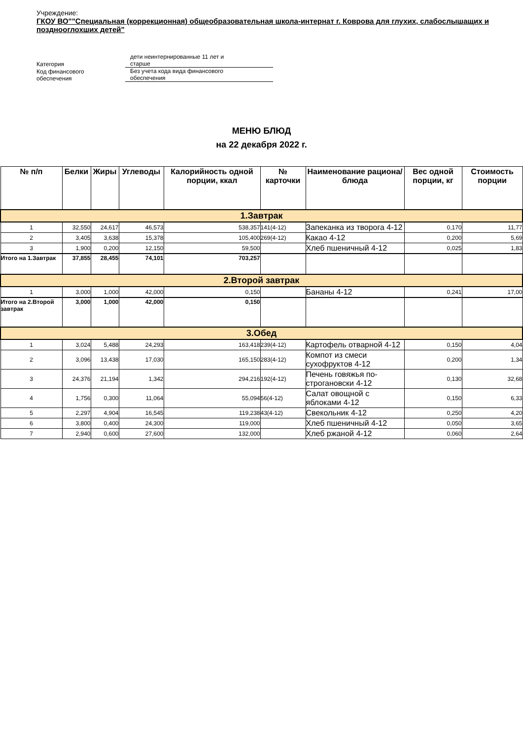Учреждение:
ГКОУ ВО""Специальная (коррекционная) общеобразовательная школа-интернат г. Коврова для глухих, слабослышащих и позднооглохших детей"
| Категория | дети неинтернированные 11 лет и старше |
| Код финансового обеспечения | Без учета кода вида финансового обеспечения |
МЕНЮ БЛЮД
на 22 декабря 2022 г.
| № п/п | Белки | Жиры | Углеводы | Калорийность одной порции, ккал | № карточки | Наименование рациона/ блюда | Вес одной порции, кг | Стоимость порции |
| --- | --- | --- | --- | --- | --- | --- | --- | --- |
| 1.Завтрак | | | | | | | | |
| 1 | 32,550 | 24,617 | 46,573 | 538,357 | 141(4-12) | Запеканка из творога 4-12 | 0,170 | 11,77 |
| 2 | 3,405 | 3,638 | 15,378 | 105,400 | 269(4-12) | Какао 4-12 | 0,200 | 5,69 |
| 3 | 1,900 | 0,200 | 12,150 | 59,500 | | Хлеб пшеничный 4-12 | 0,025 | 1,83 |
| Итого на 1.Завтрак | 37,855 | 28,455 | 74,101 | 703,257 | | | | |
| 2.Второй завтрак | | | | | | | | |
| 1 | 3,000 | 1,000 | 42,000 | 0,150 | | Бананы 4-12 | 0,241 | 17,00 |
| Итого на 2.Второй завтрак | 3,000 | 1,000 | 42,000 | 0,150 | | | | |
| 3.Обед | | | | | | | | |
| 1 | 3,024 | 5,488 | 24,293 | 163,418 | 239(4-12) | Картофель отварной 4-12 | 0,150 | 4,04 |
| 2 | 3,096 | 13,438 | 17,030 | 165,150 | 283(4-12) | Компот из смеси сухофруктов 4-12 | 0,200 | 1,34 |
| 3 | 24,376 | 21,194 | 1,342 | 294,216 | 192(4-12) | Печень говяжья по-строгановски 4-12 | 0,130 | 32,68 |
| 4 | 1,756 | 0,300 | 11,064 | 55,094 | 56(4-12) | Салат овощной с яблоками 4-12 | 0,150 | 6,33 |
| 5 | 2,297 | 4,904 | 16,545 | 119,238 | 43(4-12) | Свекольник 4-12 | 0,250 | 4,20 |
| 6 | 3,800 | 0,400 | 24,300 | 119,000 | | Хлеб пшеничный 4-12 | 0,050 | 3,65 |
| 7 | 2,940 | 0,600 | 27,600 | 132,000 | | Хлеб ржаной 4-12 | 0,060 | 2,64 |